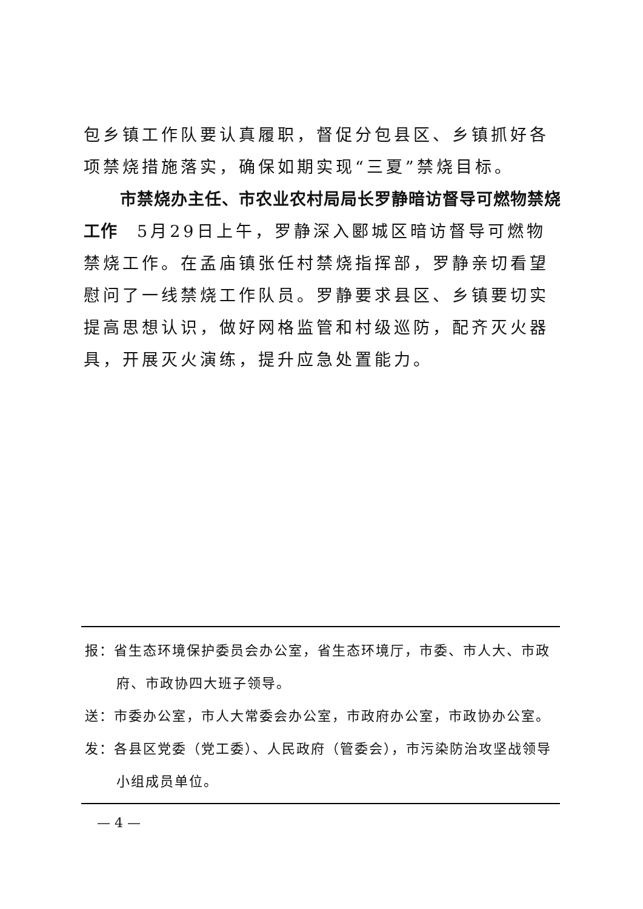包乡镇工作队要认真履职，督促分包县区、乡镇抓好各项禁烧措施落实，确保如期实现“三夏”禁烧目标。
市禁烧办主任、市农业农村局局长罗静暗访督导可燃物禁烧工作　5月29日上午，罗静深入郾城区暗访督导可燃物禁烧工作。在孟庙镇张任村禁烧指挥部，罗静亲切看望慰问了一线禁烧工作队员。罗静要求县区、乡镇要切实提高思想认识，做好网格监管和村级巡防，配齐灭火器具，开展灭火演练，提升应急处置能力。
报：省生态环境保护委员会办公室，省生态环境厅，市委、市人大、市政府、市政协四大班子领导。
送：市委办公室，市人大常委会办公室，市政府办公室，市政协办公室。
发：各县区党委（党工委）、人民政府（管委会），市污染防治攻坚战领导小组成员单位。
— 4 —